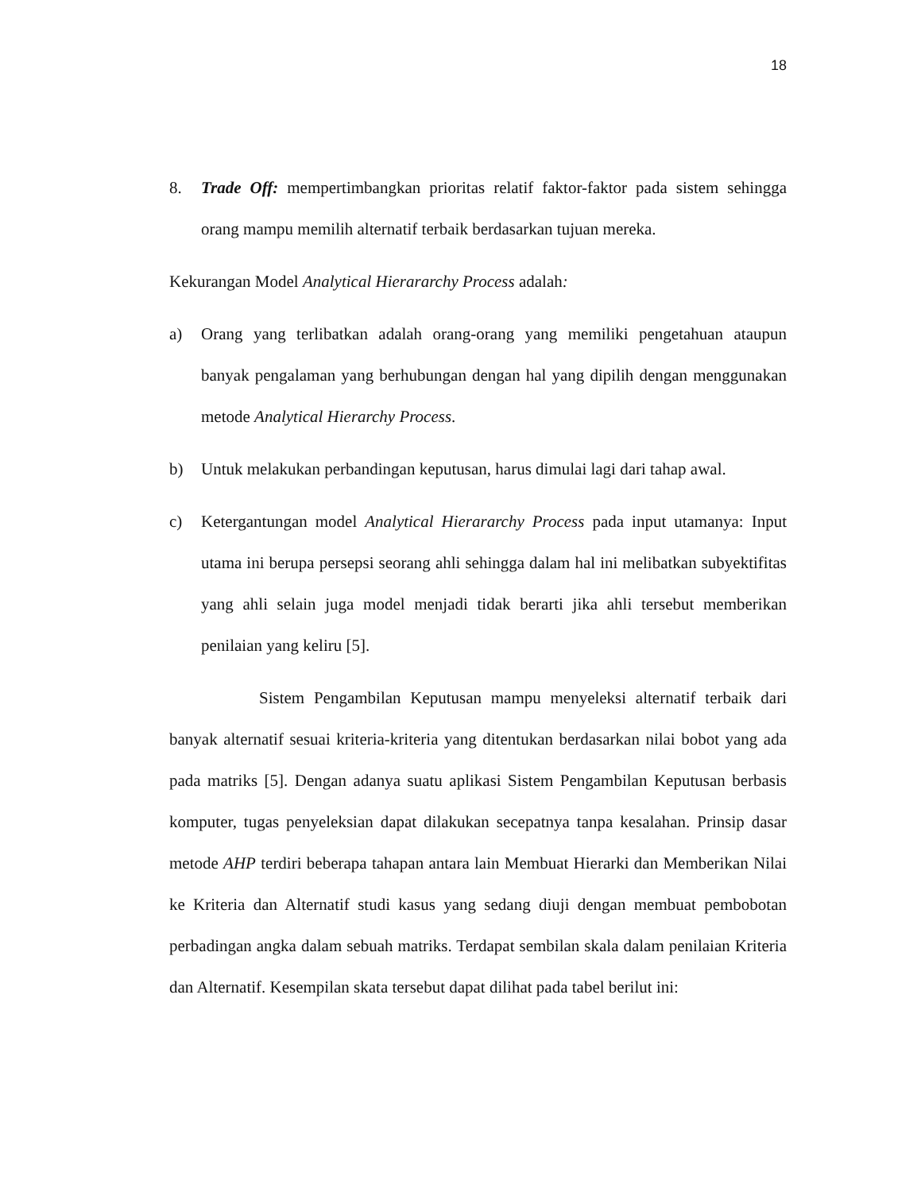18
8. Trade Off: mempertimbangkan prioritas relatif faktor-faktor pada sistem sehingga orang mampu memilih alternatif terbaik berdasarkan tujuan mereka.
Kekurangan Model Analytical Hierararchy Process adalah:
a) Orang yang terlibatkan adalah orang-orang yang memiliki pengetahuan ataupun banyak pengalaman yang berhubungan dengan hal yang dipilih dengan menggunakan metode Analytical Hierarchy Process.
b) Untuk melakukan perbandingan keputusan, harus dimulai lagi dari tahap awal.
c) Ketergantungan model Analytical Hierararchy Process pada input utamanya: Input utama ini berupa persepsi seorang ahli sehingga dalam hal ini melibatkan subyektifitas yang ahli selain juga model menjadi tidak berarti jika ahli tersebut memberikan penilaian yang keliru [5].
Sistem Pengambilan Keputusan mampu menyeleksi alternatif terbaik dari banyak alternatif sesuai kriteria-kriteria yang ditentukan berdasarkan nilai bobot yang ada pada matriks [5]. Dengan adanya suatu aplikasi Sistem Pengambilan Keputusan berbasis komputer, tugas penyeleksian dapat dilakukan secepatnya tanpa kesalahan. Prinsip dasar metode AHP terdiri beberapa tahapan antara lain Membuat Hierarki dan Memberikan Nilai ke Kriteria dan Alternatif studi kasus yang sedang diuji dengan membuat pembobotan perbadingan angka dalam sebuah matriks. Terdapat sembilan skala dalam penilaian Kriteria dan Alternatif. Kesempilan skata tersebut dapat dilihat pada tabel berilut ini: